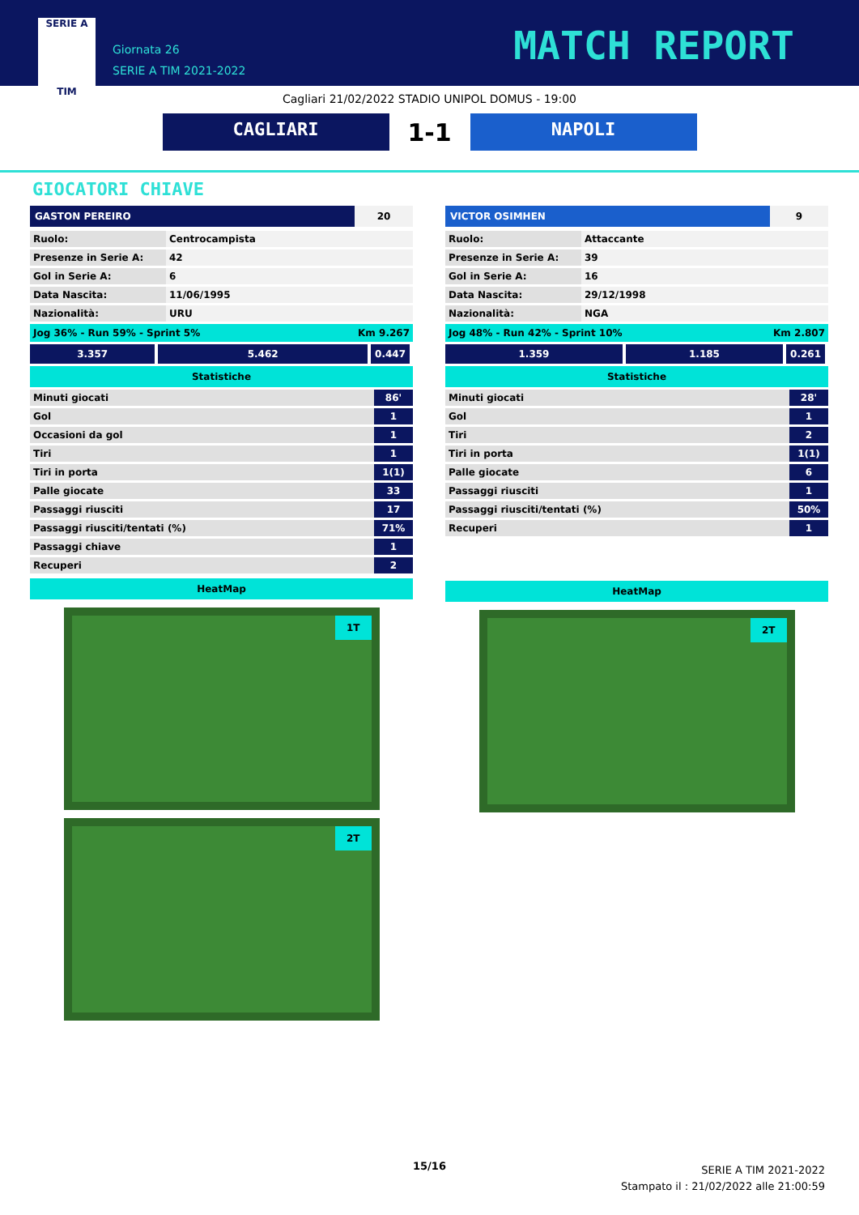SERIE A
TIM
Giornata 26
SERIE A TIM 2021-2022
MATCH REPORT
Cagliari 21/02/2022 STADIO UNIPOL DOMUS - 19:00
CAGLIARI
1-1
NAPOLI
GIOCATORI CHIAVE
GASTON PEREIRO 20
| Ruolo: | Centrocampista |
| Presenze in Serie A: | 42 |
| Gol in Serie A: | 6 |
| Data Nascita: | 11/06/1995 |
| Nazionalità: | URU |
Jog 36% - Run 59% - Sprint 5% Km 9.267
3.357 5.462 0.447
Statistiche
| Minuti giocati | 86' |
| Gol | 1 |
| Occasioni da gol | 1 |
| Tiri | 1 |
| Tiri in porta | 1(1) |
| Palle giocate | 33 |
| Passaggi riusciti | 17 |
| Passaggi riusciti/tentati (%) | 71% |
| Passaggi chiave | 1 |
| Recuperi | 2 |
HeatMap
1T
2T
VICTOR OSIMHEN 9
| Ruolo: | Attaccante |
| Presenze in Serie A: | 39 |
| Gol in Serie A: | 16 |
| Data Nascita: | 29/12/1998 |
| Nazionalità: | NGA |
Jog 48% - Run 42% - Sprint 10% Km 2.807
1.359 1.185 0.261
Statistiche
| Minuti giocati | 28' |
| Gol | 1 |
| Tiri | 2 |
| Tiri in porta | 1(1) |
| Palle giocate | 6 |
| Passaggi riusciti | 1 |
| Passaggi riusciti/tentati (%) | 50% |
| Recuperi | 1 |
HeatMap
2T
15/16
SERIE A TIM 2021-2022
Stampato il : 21/02/2022 alle 21:00:59